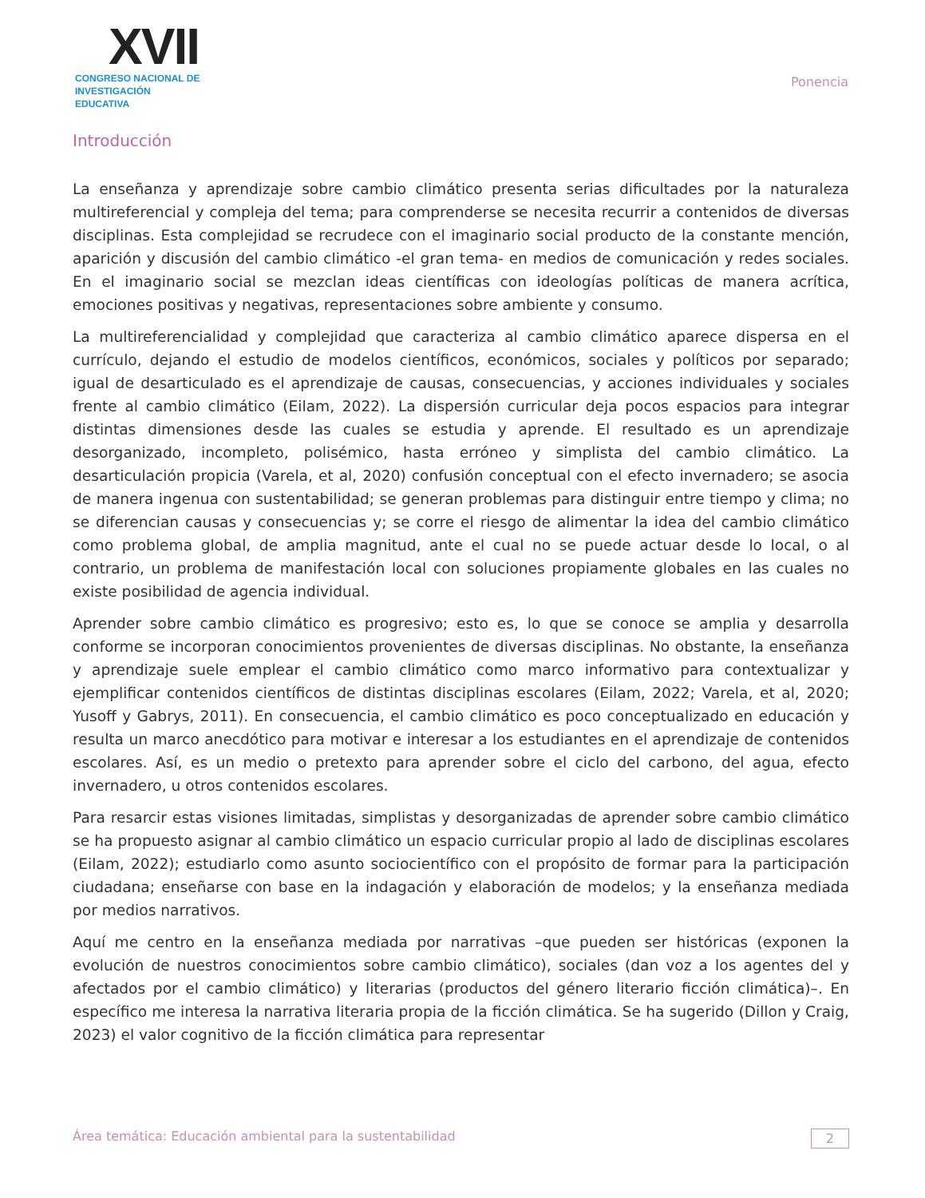XVII
CONGRESO NACIONAL DE
INVESTIGACIÓN EDUCATIVA
Ponencia
Introducción
La enseñanza y aprendizaje sobre cambio climático presenta serias dificultades por la naturaleza multireferencial y compleja del tema; para comprenderse se necesita recurrir a contenidos de diversas disciplinas. Esta complejidad se recrudece con el imaginario social producto de la constante mención, aparición y discusión del cambio climático -el gran tema- en medios de comunicación y redes sociales. En el imaginario social se mezclan ideas científicas con ideologías políticas de manera acrítica, emociones positivas y negativas, representaciones sobre ambiente y consumo.
La multireferencialidad y complejidad que caracteriza al cambio climático aparece dispersa en el currículo, dejando el estudio de modelos científicos, económicos, sociales y políticos por separado; igual de desarticulado es el aprendizaje de causas, consecuencias, y acciones individuales y sociales frente al cambio climático (Eilam, 2022). La dispersión curricular deja pocos espacios para integrar distintas dimensiones desde las cuales se estudia y aprende. El resultado es un aprendizaje desorganizado, incompleto, polisémico, hasta erróneo y simplista del cambio climático. La desarticulación propicia (Varela, et al, 2020) confusión conceptual con el efecto invernadero; se asocia de manera ingenua con sustentabilidad; se generan problemas para distinguir entre tiempo y clima; no se diferencian causas y consecuencias y; se corre el riesgo de alimentar la idea del cambio climático como problema global, de amplia magnitud, ante el cual no se puede actuar desde lo local, o al contrario, un problema de manifestación local con soluciones propiamente globales en las cuales no existe posibilidad de agencia individual.
Aprender sobre cambio climático es progresivo; esto es, lo que se conoce se amplia y desarrolla conforme se incorporan conocimientos provenientes de diversas disciplinas. No obstante, la enseñanza y aprendizaje suele emplear el cambio climático como marco informativo para contextualizar y ejemplificar contenidos científicos de distintas disciplinas escolares (Eilam, 2022; Varela, et al, 2020; Yusoff y Gabrys, 2011). En consecuencia, el cambio climático es poco conceptualizado en educación y resulta un marco anecdótico para motivar e interesar a los estudiantes en el aprendizaje de contenidos escolares. Así, es un medio o pretexto para aprender sobre el ciclo del carbono, del agua, efecto invernadero, u otros contenidos escolares.
Para resarcir estas visiones limitadas, simplistas y desorganizadas de aprender sobre cambio climático se ha propuesto asignar al cambio climático un espacio curricular propio al lado de disciplinas escolares (Eilam, 2022); estudiarlo como asunto sociocientífico con el propósito de formar para la participación ciudadana; enseñarse con base en la indagación y elaboración de modelos; y la enseñanza mediada por medios narrativos.
Aquí me centro en la enseñanza mediada por narrativas –que pueden ser históricas (exponen la evolución de nuestros conocimientos sobre cambio climático), sociales (dan voz a los agentes del y afectados por el cambio climático) y literarias (productos del género literario ficción climática)–. En específico me interesa la narrativa literaria propia de la ficción climática. Se ha sugerido (Dillon y Craig, 2023) el valor cognitivo de la ficción climática para representar
Área temática: Educación ambiental para la sustentabilidad 2